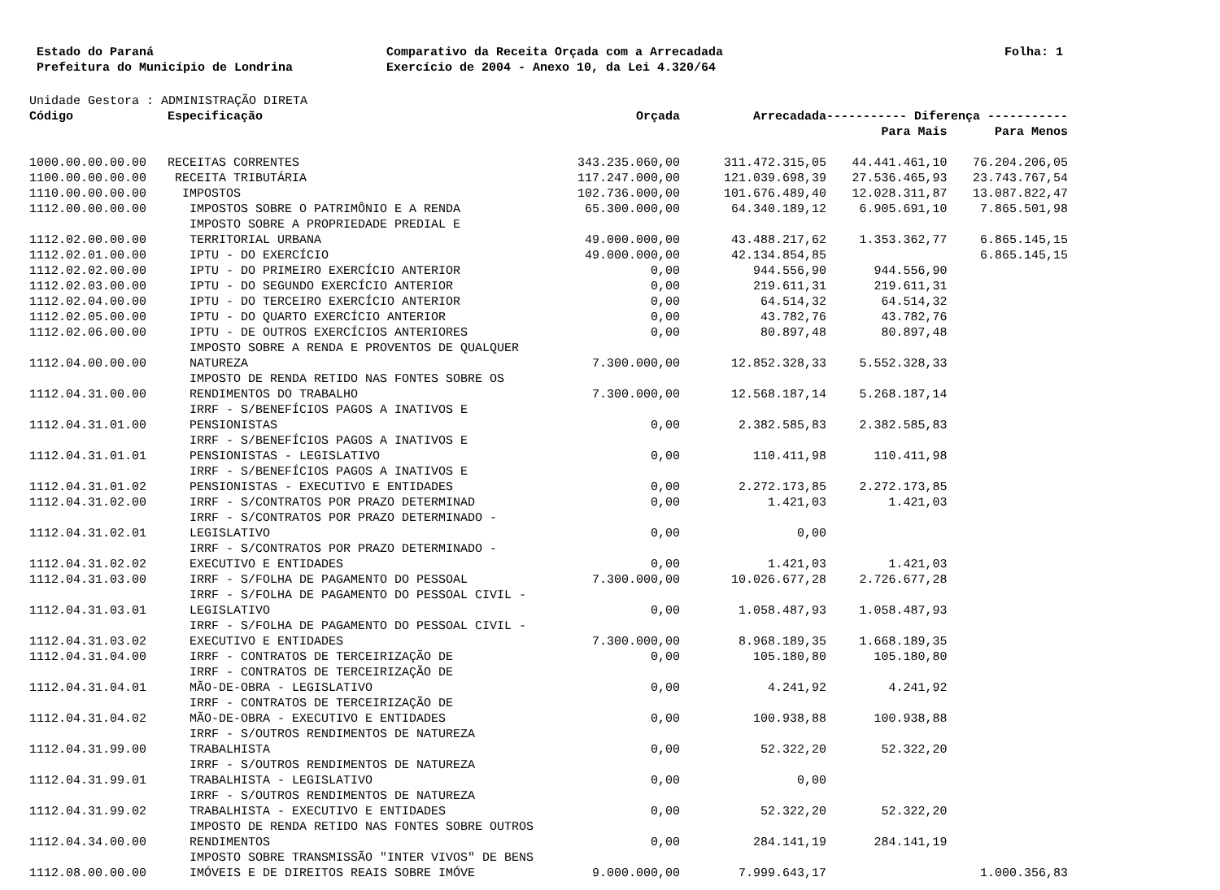Estado do Paraná
Prefeitura do Município de Londrina
Comparativo da Receita Orçada com a Arrecadada
Exercício de 2004 - Anexo 10, da Lei 4.320/64
Folha: 1
Unidade Gestora : ADMINISTRAÇÃO DIRETA
| Código | Especificação | Orçada | Arrecadada | ----------- Diferença ----------- | |
| --- | --- | --- | --- | --- | --- |
| | | | | Para Mais | Para Menos |
| 1000.00.00.00.00 | RECEITAS CORRENTES | 343.235.060,00 | 311.472.315,05 | 44.441.461,10 | 76.204.206,05 |
| 1100.00.00.00.00 | RECEITA TRIBUTÁRIA | 117.247.000,00 | 121.039.698,39 | 27.536.465,93 | 23.743.767,54 |
| 1110.00.00.00.00 | IMPOSTOS | 102.736.000,00 | 101.676.489,40 | 12.028.311,87 | 13.087.822,47 |
| 1112.00.00.00.00 | IMPOSTOS SOBRE O PATRIMÔNIO E A RENDA | 65.300.000,00 | 64.340.189,12 | 6.905.691,10 | 7.865.501,98 |
| 1112.02.00.00.00 | IMPOSTO SOBRE A PROPRIEDADE PREDIAL E TERRITORIAL URBANA | 49.000.000,00 | 43.488.217,62 | 1.353.362,77 | 6.865.145,15 |
| 1112.02.01.00.00 | IPTU - DO EXERCÍCIO | 49.000.000,00 | 42.134.854,85 | | 6.865.145,15 |
| 1112.02.02.00.00 | IPTU - DO PRIMEIRO EXERCÍCIO ANTERIOR | 0,00 | 944.556,90 | 944.556,90 | |
| 1112.02.03.00.00 | IPTU - DO SEGUNDO EXERCÍCIO ANTERIOR | 0,00 | 219.611,31 | 219.611,31 | |
| 1112.02.04.00.00 | IPTU - DO TERCEIRO EXERCÍCIO ANTERIOR | 0,00 | 64.514,32 | 64.514,32 | |
| 1112.02.05.00.00 | IPTU - DO QUARTO EXERCÍCIO ANTERIOR | 0,00 | 43.782,76 | 43.782,76 | |
| 1112.02.06.00.00 | IPTU - DE OUTROS EXERCÍCIOS ANTERIORES | 0,00 | 80.897,48 | 80.897,48 | |
| 1112.04.00.00.00 | IMPOSTO SOBRE A RENDA E PROVENTOS DE QUALQUER NATUREZA | 7.300.000,00 | 12.852.328,33 | 5.552.328,33 | |
| 1112.04.31.00.00 | IMPOSTO DE RENDA RETIDO NAS FONTES SOBRE OS RENDIMENTOS DO TRABALHO | 7.300.000,00 | 12.568.187,14 | 5.268.187,14 | |
| 1112.04.31.01.00 | IRRF - S/BENEFÍCIOS PAGOS A INATIVOS E PENSIONISTAS | 0,00 | 2.382.585,83 | 2.382.585,83 | |
| 1112.04.31.01.01 | IRRF - S/BENEFÍCIOS PAGOS A INATIVOS E PENSIONISTAS - LEGISLATIVO | 0,00 | 110.411,98 | 110.411,98 | |
| 1112.04.31.01.02 | IRRF - S/BENEFÍCIOS PAGOS A INATIVOS E PENSIONISTAS - EXECUTIVO E ENTIDADES | 0,00 | 2.272.173,85 | 2.272.173,85 | |
| 1112.04.31.02.00 | IRRF - S/CONTRATOS POR PRAZO DETERMINAD | 0,00 | 1.421,03 | 1.421,03 | |
| 1112.04.31.02.01 | IRRF - S/CONTRATOS POR PRAZO DETERMINADO - LEGISLATIVO | 0,00 | 0,00 | | |
| 1112.04.31.02.02 | IRRF - S/CONTRATOS POR PRAZO DETERMINADO - EXECUTIVO E ENTIDADES | 0,00 | 1.421,03 | 1.421,03 | |
| 1112.04.31.03.00 | IRRF - S/FOLHA DE PAGAMENTO DO PESSOAL | 7.300.000,00 | 10.026.677,28 | 2.726.677,28 | |
| 1112.04.31.03.01 | IRRF - S/FOLHA DE PAGAMENTO DO PESSOAL CIVIL - LEGISLATIVO | 0,00 | 1.058.487,93 | 1.058.487,93 | |
| 1112.04.31.03.02 | IRRF - S/FOLHA DE PAGAMENTO DO PESSOAL CIVIL - EXECUTIVO E ENTIDADES | 7.300.000,00 | 8.968.189,35 | 1.668.189,35 | |
| 1112.04.31.04.00 | IRRF - CONTRATOS DE TERCEIRIZAÇÃO DE | 0,00 | 105.180,80 | 105.180,80 | |
| 1112.04.31.04.01 | IRRF - CONTRATOS DE TERCEIRIZAÇÃO DE MÃO-DE-OBRA - LEGISLATIVO | 0,00 | 4.241,92 | 4.241,92 | |
| 1112.04.31.04.02 | IRRF - CONTRATOS DE TERCEIRIZAÇÃO DE MÃO-DE-OBRA - EXECUTIVO E ENTIDADES | 0,00 | 100.938,88 | 100.938,88 | |
| 1112.04.31.99.00 | IRRF - S/OUTROS RENDIMENTOS DE NATUREZA TRABALHISTA | 0,00 | 52.322,20 | 52.322,20 | |
| 1112.04.31.99.01 | IRRF - S/OUTROS RENDIMENTOS DE NATUREZA TRABALHISTA - LEGISLATIVO | 0,00 | 0,00 | | |
| 1112.04.31.99.02 | IRRF - S/OUTROS RENDIMENTOS DE NATUREZA TRABALHISTA - EXECUTIVO E ENTIDADES | 0,00 | 52.322,20 | 52.322,20 | |
| 1112.04.34.00.00 | IMPOSTO DE RENDA RETIDO NAS FONTES SOBRE OUTROS RENDIMENTOS | 0,00 | 284.141,19 | 284.141,19 | |
| 1112.08.00.00.00 | IMPOSTO SOBRE TRANSMISSÃO "INTER VIVOS" DE BENS IMÓVEIS E DE DIREITOS REAIS SOBRE IMÓVE | 9.000.000,00 | 7.999.643,17 | | 1.000.356,83 |